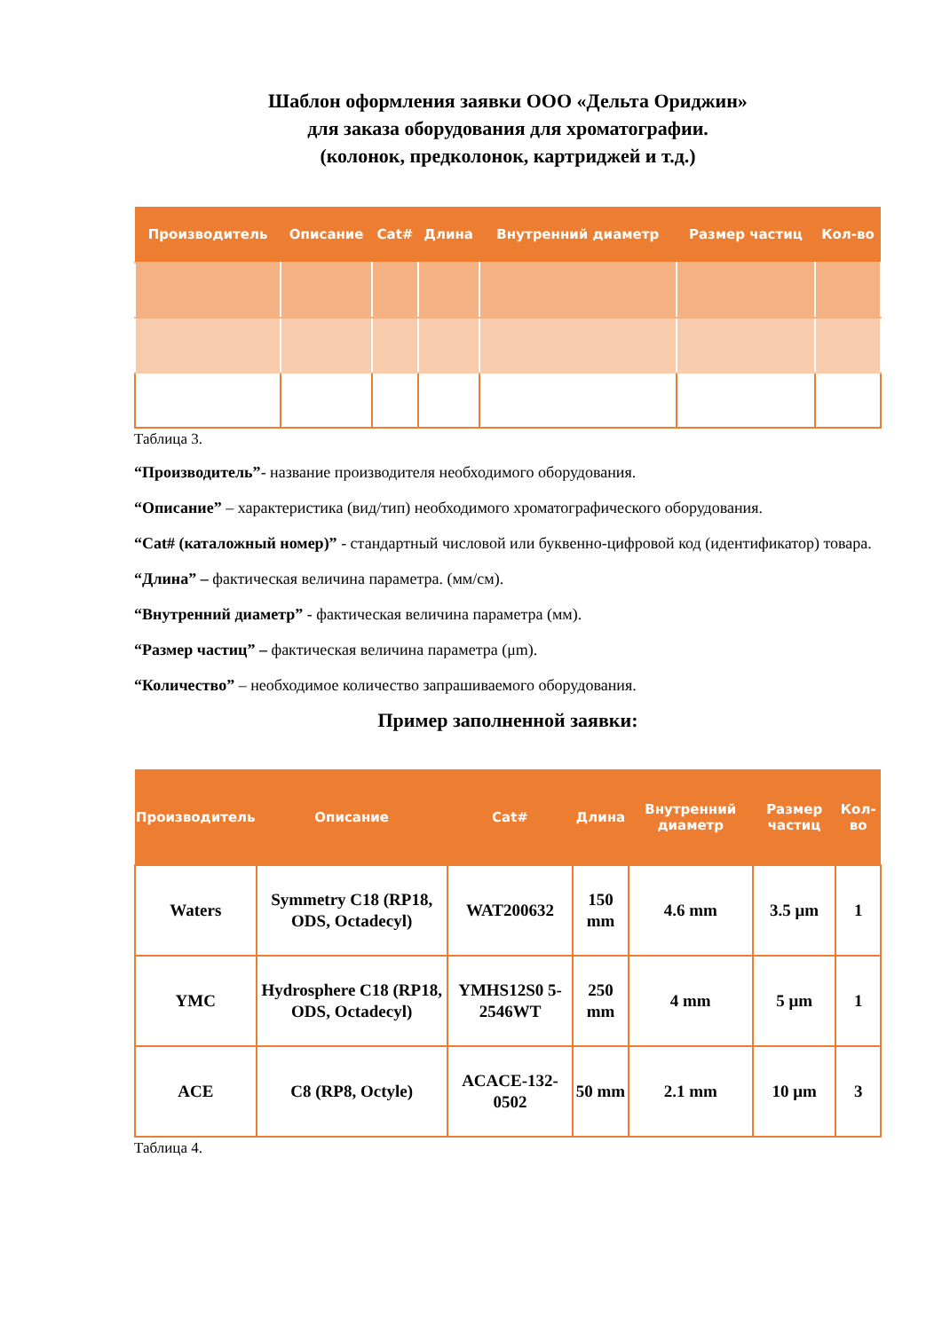Шаблон оформления заявки ООО «Дельта Ориджин»
для заказа оборудования для хроматографии.
(колонок, предколонок, картриджей и т.д.)
| Производитель | Описание | Cat# | Длина | Внутренний диаметр | Размер частиц | Кол-во |
| --- | --- | --- | --- | --- | --- | --- |
Таблица 3.
“Производитель”- название производителя необходимого оборудования.
“Описание” – характеристика (вид/тип) необходимого хроматографического оборудования.
“Cat# (каталожный номер)” - стандартный числовой или буквенно-цифровой код (идентификатор) товара.
“Длина” – фактическая величина параметра. (мм/см).
“Внутренний диаметр” - фактическая величина параметра (мм).
“Размер частиц” – фактическая величина параметра (μm).
“Количество” – необходимое количество запрашиваемого оборудования.
Пример заполненной заявки:
| Производитель | Описание | Cat# | Длина | Внутренний диаметр | Размер частиц | Кол-во |
| --- | --- | --- | --- | --- | --- | --- |
| Waters | Symmetry C18 (RP18, ODS, Octadecyl) | WAT200632 | 150 mm | 4.6 mm | 3.5 μm | 1 |
| YMC | Hydrosphere C18 (RP18, ODS, Octadecyl) | YMHS12S0 5-2546WT | 250 mm | 4 mm | 5 μm | 1 |
| ACE | C8 (RP8, Octyle) | ACACE-132-0502 | 50 mm | 2.1 mm | 10 μm | 3 |
Таблица 4.